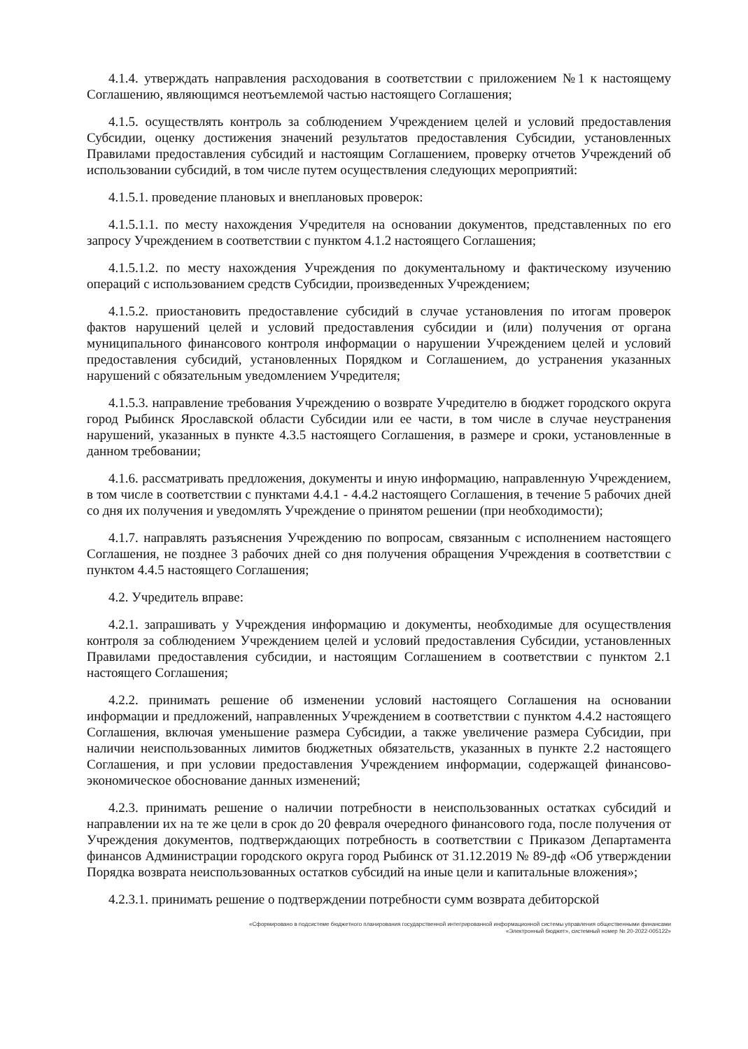4.1.4. утверждать направления расходования в соответствии с приложением №1 к настоящему Соглашению, являющимся неотъемлемой частью настоящего Соглашения;
4.1.5. осуществлять контроль за соблюдением Учреждением целей и условий предоставления Субсидии, оценку достижения значений результатов предоставления Субсидии, установленных Правилами предоставления субсидий и настоящим Соглашением, проверку отчетов Учреждений об использовании субсидий, в том числе путем осуществления следующих мероприятий:
4.1.5.1. проведение плановых и внеплановых проверок:
4.1.5.1.1. по месту нахождения Учредителя на основании документов, представленных по его запросу Учреждением в соответствии с пунктом 4.1.2 настоящего Соглашения;
4.1.5.1.2. по месту нахождения Учреждения по документальному и фактическому изучению операций с использованием средств Субсидии, произведенных Учреждением;
4.1.5.2. приостановить предоставление субсидий в случае установления по итогам проверок фактов нарушений целей и условий предоставления субсидии и (или) получения от органа муниципального финансового контроля информации о нарушении Учреждением целей и условий предоставления субсидий, установленных Порядком и Соглашением, до устранения указанных нарушений с обязательным уведомлением Учредителя;
4.1.5.3. направление требования Учреждению о возврате Учредителю в бюджет городского округа город Рыбинск Ярославской области Субсидии или ее части, в том числе в случае неустранения нарушений, указанных в пункте 4.3.5 настоящего Соглашения, в размере и сроки, установленные в данном требовании;
4.1.6. рассматривать предложения, документы и иную информацию, направленную Учреждением, в том числе в соответствии с пунктами 4.4.1 - 4.4.2 настоящего Соглашения, в течение 5 рабочих дней со дня их получения и уведомлять Учреждение о принятом решении (при необходимости);
4.1.7. направлять разъяснения Учреждению по вопросам, связанным с исполнением настоящего Соглашения, не позднее 3 рабочих дней со дня получения обращения Учреждения в соответствии с пунктом 4.4.5 настоящего Соглашения;
4.2. Учредитель вправе:
4.2.1. запрашивать у Учреждения информацию и документы, необходимые для осуществления контроля за соблюдением Учреждением целей и условий предоставления Субсидии, установленных Правилами предоставления субсидии, и настоящим Соглашением в соответствии с пунктом 2.1 настоящего Соглашения;
4.2.2. принимать решение об изменении условий настоящего Соглашения на основании информации и предложений, направленных Учреждением в соответствии с пунктом 4.4.2 настоящего Соглашения, включая уменьшение размера Субсидии, а также увеличение размера Субсидии, при наличии неиспользованных лимитов бюджетных обязательств, указанных в пункте 2.2 настоящего Соглашения, и при условии предоставления Учреждением информации, содержащей финансово-экономическое обоснование данных изменений;
4.2.3. принимать решение о наличии потребности в неиспользованных остатках субсидий и направлении их на те же цели в срок до 20 февраля очередного финансового года, после получения от Учреждения документов, подтверждающих потребность в соответствии с Приказом Департамента финансов Администрации городского округа город Рыбинск от 31.12.2019 № 89-дф «Об утверждении Порядка возврата неиспользованных остатков субсидий на иные цели и капитальные вложения»;
4.2.3.1. принимать решение о подтверждении потребности сумм возврата дебиторской
«Сформировано в подсистеме бюджетного планирования государственной интегрированной информационной системы управления общественными финансами
«Электронный бюджет», системный номер № 20-2022-005122»